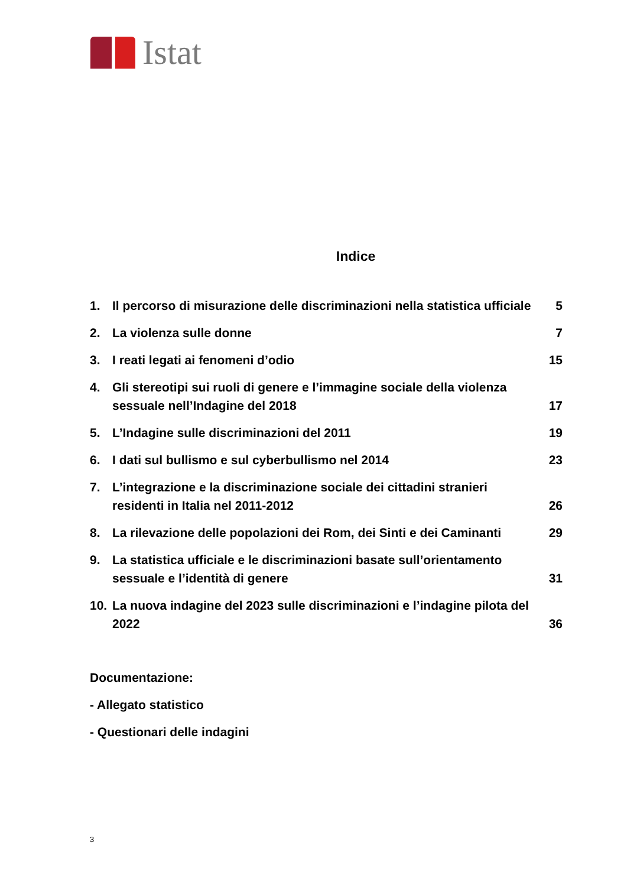Istat
Indice
| 1. | Il percorso di misurazione delle discriminazioni nella statistica ufficiale | 5 |
| 2. | La violenza sulle donne | 7 |
| 3. | I reati legati ai fenomeni d’odio | 15 |
| 4. | Gli stereotipi sui ruoli di genere e l’immagine sociale della violenza sessuale nell’Indagine del 2018 | 17 |
| 5. | L’Indagine sulle discriminazioni del 2011 | 19 |
| 6. | I dati sul bullismo e sul cyberbullismo nel 2014 | 23 |
| 7. | L’integrazione e la discriminazione sociale dei cittadini stranieri residenti in Italia nel 2011-2012 | 26 |
| 8. | La rilevazione delle popolazioni dei Rom, dei Sinti e dei Caminanti | 29 |
| 9. | La statistica ufficiale e le discriminazioni basate sull’orientamento sessuale e l’identità di genere | 31 |
| 10. | La nuova indagine del 2023 sulle discriminazioni e l’indagine pilota del 2022 | 36 |
Documentazione:
- Allegato statistico
- Questionari delle indagini
3